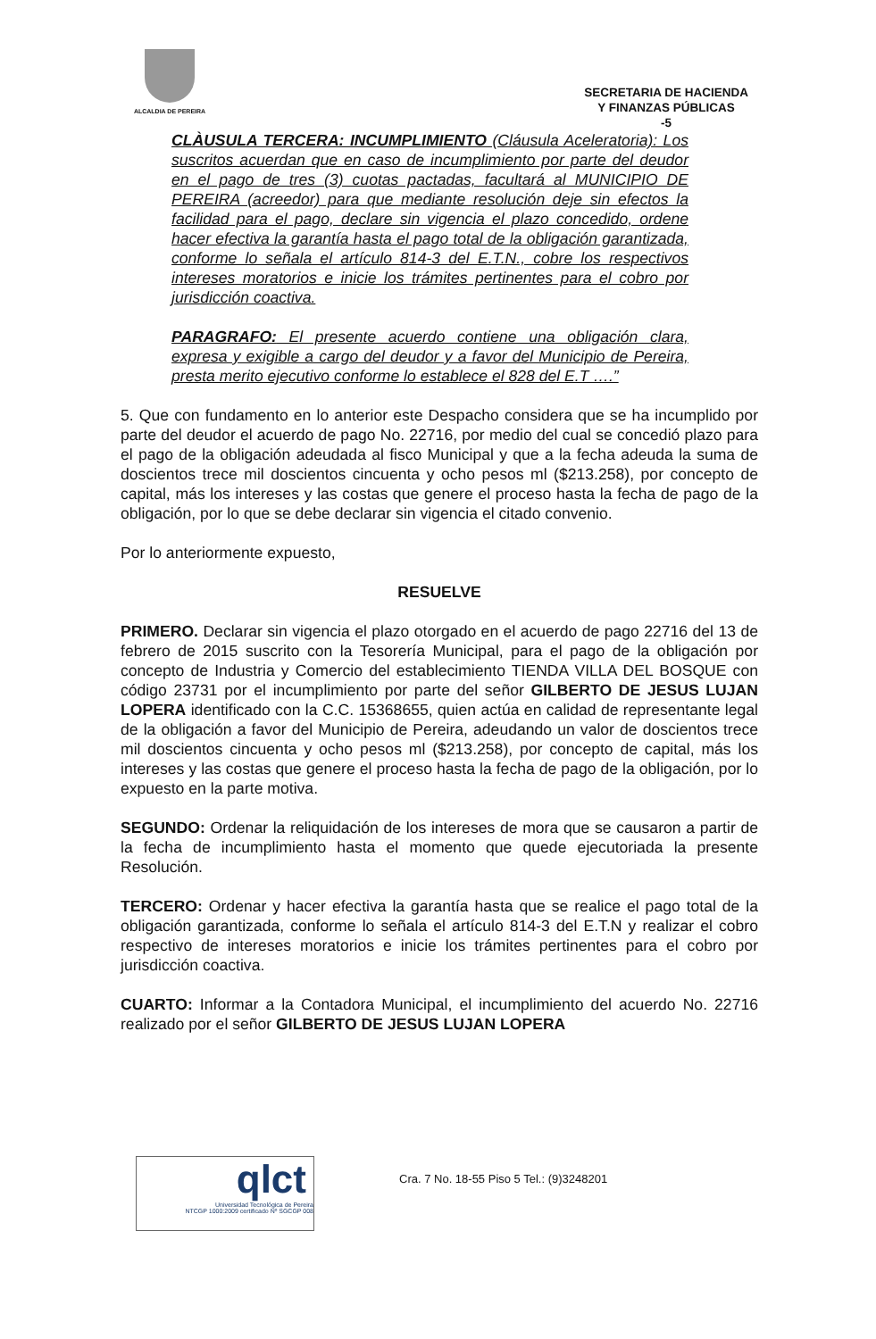ALCALDIA DE PEREIRA
SECRETARIA DE HACIENDA
Y FINANZAS PÚBLICAS
-5
CLÀUSULA TERCERA: INCUMPLIMIENTO (Cláusula Aceleratoria): Los suscritos acuerdan que en caso de incumplimiento por parte del deudor en el pago de tres (3) cuotas pactadas, facultará al MUNICIPIO DE PEREIRA (acreedor) para que mediante resolución deje sin efectos la facilidad para el pago, declare sin vigencia el plazo concedido, ordene hacer efectiva la garantía hasta el pago total de la obligación garantizada, conforme lo señala el artículo 814-3 del E.T.N., cobre los respectivos intereses moratorios e inicie los trámites pertinentes para el cobro por jurisdicción coactiva.
PARAGRAFO: El presente acuerdo contiene una obligación clara, expresa y exigible a cargo del deudor y a favor del Municipio de Pereira, presta merito ejecutivo conforme lo establece el 828 del E.T ….”
5. Que con fundamento en lo anterior este Despacho considera que se ha incumplido por parte del deudor el acuerdo de pago No. 22716, por medio del cual se concedió plazo para el pago de la obligación adeudada al fisco Municipal y que a la fecha adeuda la suma de doscientos trece mil doscientos cincuenta y ocho pesos ml ($213.258), por concepto de capital, más los intereses y las costas que genere el proceso hasta la fecha de pago de la obligación, por lo que se debe declarar sin vigencia el citado convenio.
Por lo anteriormente expuesto,
RESUELVE
PRIMERO. Declarar sin vigencia el plazo otorgado en el acuerdo de pago 22716 del 13 de febrero de 2015 suscrito con la Tesorería Municipal, para el pago de la obligación por concepto de Industria y Comercio del establecimiento TIENDA VILLA DEL BOSQUE con código 23731 por el incumplimiento por parte del señor GILBERTO DE JESUS LUJAN LOPERA identificado con la C.C. 15368655, quien actúa en calidad de representante legal de la obligación a favor del Municipio de Pereira, adeudando un valor de doscientos trece mil doscientos cincuenta y ocho pesos ml ($213.258), por concepto de capital, más los intereses y las costas que genere el proceso hasta la fecha de pago de la obligación, por lo expuesto en la parte motiva.
SEGUNDO: Ordenar la reliquidación de los intereses de mora que se causaron a partir de la fecha de incumplimiento hasta el momento que quede ejecutoriada la presente Resolución.
TERCERO: Ordenar y hacer efectiva la garantía hasta que se realice el pago total de la obligación garantizada, conforme lo señala el artículo 814-3 del E.T.N y realizar el cobro respectivo de intereses moratorios e inicie los trámites pertinentes para el cobro por jurisdicción coactiva.
CUARTO: Informar a la Contadora Municipal, el incumplimiento del acuerdo No. 22716 realizado por el señor GILBERTO DE JESUS LUJAN LOPERA
qlct Universidad Tecnológica de Pereira
NTCGP 1000:2009 certificado Nº SGCGP 008
Cra. 7 No. 18-55 Piso 5 Tel.: (9)3248201